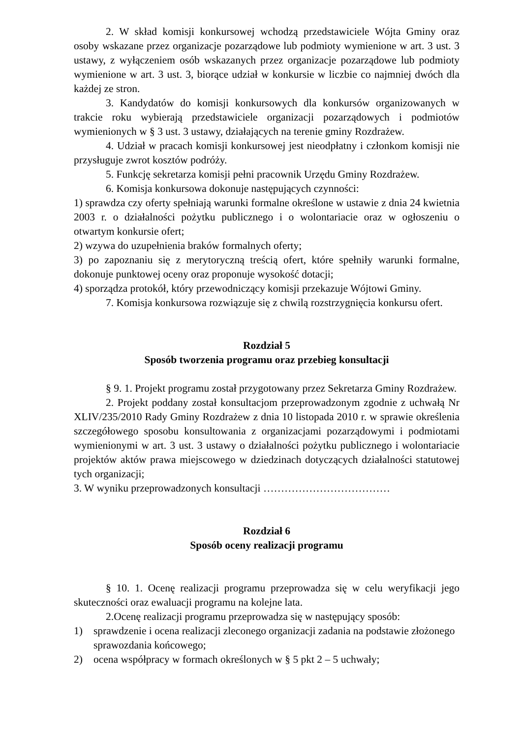2. W skład komisji konkursowej wchodzą przedstawiciele Wójta Gminy oraz osoby wskazane przez organizacje pozarządowe lub podmioty wymienione w art. 3 ust. 3 ustawy, z wyłączeniem osób wskazanych przez organizacje pozarządowe lub podmioty wymienione w art. 3 ust. 3, biorące udział w konkursie w liczbie co najmniej dwóch dla każdej ze stron.
3. Kandydatów do komisji konkursowych dla konkursów organizowanych w trakcie roku wybierają przedstawiciele organizacji pozarządowych i podmiotów wymienionych w § 3 ust. 3 ustawy, działających na terenie gminy Rozdrażew.
4. Udział w pracach komisji konkursowej jest nieodpłatny i członkom komisji nie przysługuje zwrot kosztów podróży.
5. Funkcję sekretarza komisji pełni pracownik Urzędu Gminy Rozdrażew.
6. Komisja konkursowa dokonuje następujących czynności:
1) sprawdza czy oferty spełniają warunki formalne określone w ustawie z dnia 24 kwietnia 2003 r. o działalności pożytku publicznego i o wolontariacie oraz w ogłoszeniu o otwartym konkursie ofert;
2) wzywa do uzupełnienia braków formalnych oferty;
3) po zapoznaniu się z merytoryczną treścią ofert, które spełniły warunki formalne, dokonuje punktowej oceny oraz proponuje wysokość dotacji;
4) sporządza protokół, który przewodniczący komisji przekazuje Wójtowi Gminy.
7. Komisja konkursowa rozwiązuje się z chwilą rozstrzygnięcia konkursu ofert.
Rozdział 5
Sposób tworzenia programu oraz przebieg konsultacji
§ 9. 1. Projekt programu został przygotowany przez Sekretarza Gminy Rozdrażew.
2. Projekt poddany został konsultacjom przeprowadzonym zgodnie z uchwałą Nr XLIV/235/2010 Rady Gminy Rozdrażew z dnia 10 listopada 2010 r. w sprawie określenia szczegółowego sposobu konsultowania z organizacjami pozarządowymi i podmiotami wymienionymi w art. 3 ust. 3 ustawy o działalności pożytku publicznego i wolontariacie projektów aktów prawa miejscowego w dziedzinach dotyczących działalności statutowej tych organizacji;
3. W wyniku przeprowadzonych konsultacji ………………………………
Rozdział 6
Sposób oceny realizacji programu
§ 10. 1. Ocenę realizacji programu przeprowadza się w celu weryfikacji jego skuteczności oraz ewaluacji programu na kolejne lata.
2.Ocenę realizacji programu przeprowadza się w następujący sposób:
1) sprawdzenie i ocena realizacji zleconego organizacji zadania na podstawie złożonego sprawozdania końcowego;
2) ocena współpracy w formach określonych w § 5 pkt 2 – 5 uchwały;